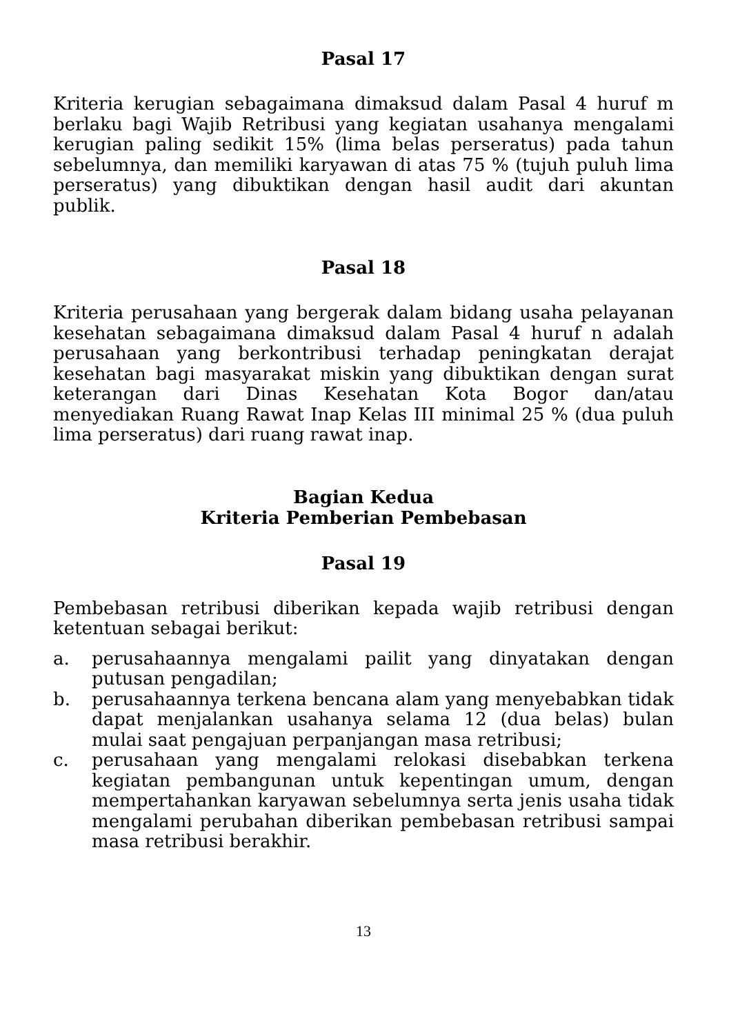Pasal 17
Kriteria kerugian sebagaimana dimaksud dalam Pasal 4 huruf m berlaku bagi Wajib Retribusi yang kegiatan usahanya mengalami kerugian paling sedikit 15% (lima belas perseratus) pada tahun sebelumnya, dan memiliki karyawan di atas 75 % (tujuh puluh lima perseratus) yang dibuktikan dengan hasil audit dari akuntan publik.
Pasal 18
Kriteria perusahaan yang bergerak dalam bidang usaha pelayanan kesehatan sebagaimana dimaksud dalam Pasal 4 huruf n adalah perusahaan yang berkontribusi terhadap peningkatan derajat kesehatan bagi masyarakat miskin yang dibuktikan dengan surat keterangan dari Dinas Kesehatan Kota Bogor dan/atau menyediakan Ruang Rawat Inap Kelas III minimal 25 % (dua puluh lima perseratus) dari ruang rawat inap.
Bagian Kedua
Kriteria Pemberian Pembebasan
Pasal 19
Pembebasan retribusi diberikan kepada wajib retribusi dengan ketentuan sebagai berikut:
a. perusahaannya mengalami pailit yang dinyatakan dengan putusan pengadilan;
b. perusahaannya terkena bencana alam yang menyebabkan tidak dapat menjalankan usahanya selama 12 (dua belas) bulan mulai saat pengajuan perpanjangan masa retribusi;
c. perusahaan yang mengalami relokasi disebabkan terkena kegiatan pembangunan untuk kepentingan umum, dengan mempertahankan karyawan sebelumnya serta jenis usaha tidak mengalami perubahan diberikan pembebasan retribusi sampai masa retribusi berakhir.
13